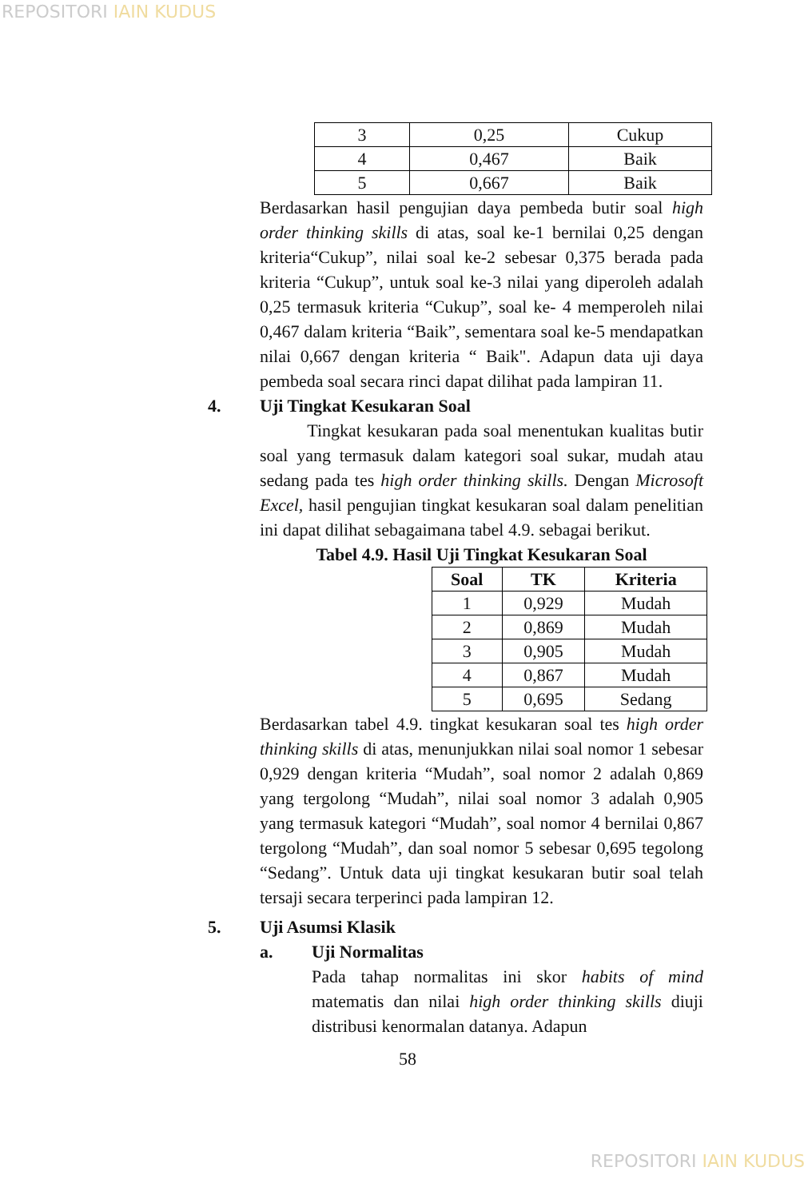REPOSITORI IAIN KUDUS
| 3 | 0,25 | Cukup |
| 4 | 0,467 | Baik |
| 5 | 0,667 | Baik |
Berdasarkan hasil pengujian daya pembeda butir soal high order thinking skills di atas, soal ke-1 bernilai 0,25 dengan kriteria“Cukup”, nilai soal ke-2 sebesar 0,375 berada pada kriteria “Cukup”, untuk soal ke-3 nilai yang diperoleh adalah 0,25 termasuk kriteria “Cukup”, soal ke- 4 memperoleh nilai 0,467 dalam kriteria “Baik”, sementara soal ke-5 mendapatkan nilai 0,667 dengan kriteria “ Baik". Adapun data uji daya pembeda soal secara rinci dapat dilihat pada lampiran 11.
4. Uji Tingkat Kesukaran Soal
Tingkat kesukaran pada soal menentukan kualitas butir soal yang termasuk dalam kategori soal sukar, mudah atau sedang pada tes high order thinking skills. Dengan Microsoft Excel, hasil pengujian tingkat kesukaran soal dalam penelitian ini dapat dilihat sebagaimana tabel 4.9. sebagai berikut.
Tabel 4.9. Hasil Uji Tingkat Kesukaran Soal
| Soal | TK | Kriteria |
| --- | --- | --- |
| 1 | 0,929 | Mudah |
| 2 | 0,869 | Mudah |
| 3 | 0,905 | Mudah |
| 4 | 0,867 | Mudah |
| 5 | 0,695 | Sedang |
Berdasarkan tabel 4.9. tingkat kesukaran soal tes high order thinking skills di atas, menunjukkan nilai soal nomor 1 sebesar 0,929 dengan kriteria “Mudah”, soal nomor 2 adalah 0,869 yang tergolong “Mudah”, nilai soal nomor 3 adalah 0,905 yang termasuk kategori “Mudah”, soal nomor 4 bernilai 0,867 tergolong “Mudah”, dan soal nomor 5 sebesar 0,695 tegolong “Sedang”. Untuk data uji tingkat kesukaran butir soal telah tersaji secara terperinci pada lampiran 12.
5. Uji Asumsi Klasik
a. Uji Normalitas
Pada tahap normalitas ini skor habits of mind matematis dan nilai high order thinking skills diuji distribusi kenormalan datanya. Adapun
58
REPOSITORI IAIN KUDUS